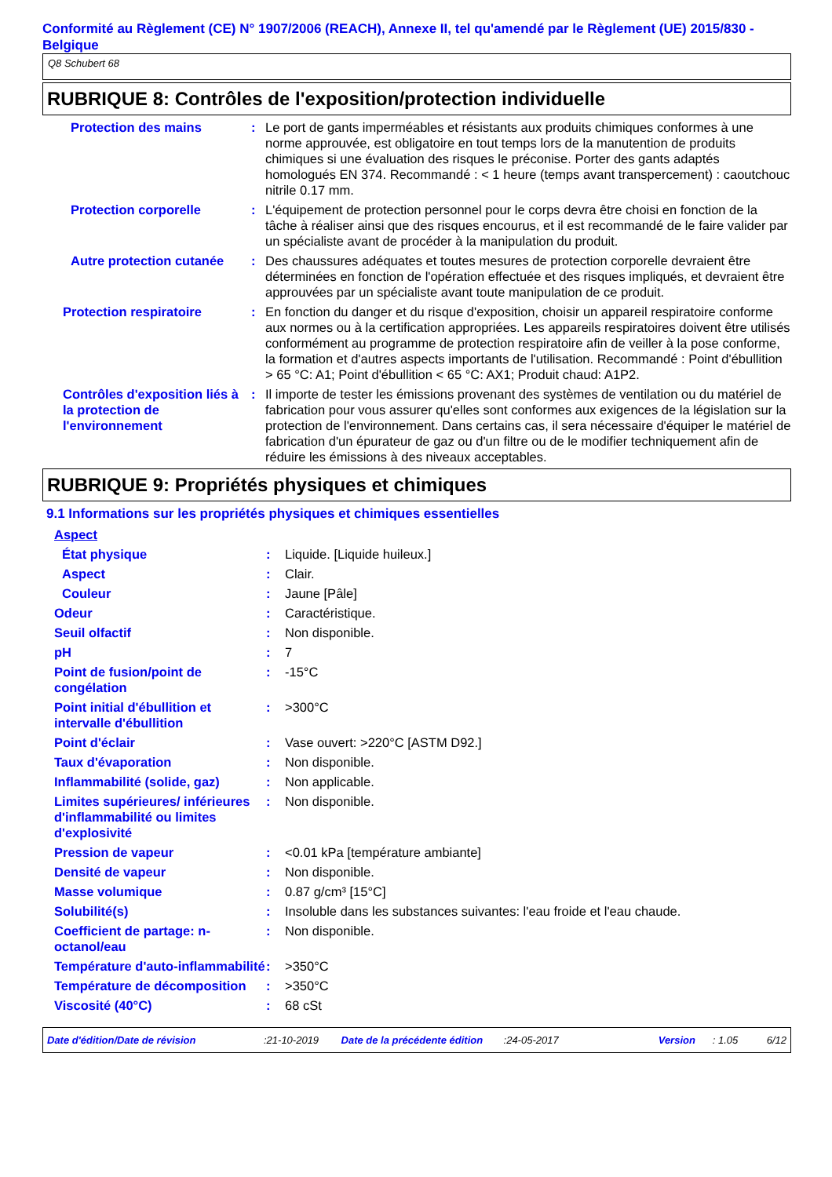Conformité au Règlement (CE) N° 1907/2006 (REACH), Annexe II, tel qu'amendé par le Règlement (UE) 2015/830 - Belgique
Q8 Schubert 68
RUBRIQUE 8: Contrôles de l'exposition/protection individuelle
Protection des mains : Le port de gants imperméables et résistants aux produits chimiques conformes à une norme approuvée, est obligatoire en tout temps lors de la manutention de produits chimiques si une évaluation des risques le préconise. Porter des gants adaptés homologués EN 374. Recommandé : < 1 heure (temps avant transpercement) : caoutchouc nitrile 0.17 mm.
Protection corporelle : L'équipement de protection personnel pour le corps devra être choisi en fonction de la tâche à réaliser ainsi que des risques encourus, et il est recommandé de le faire valider par un spécialiste avant de procéder à la manipulation du produit.
Autre protection cutanée
: Des chaussures adéquates et toutes mesures de protection corporelle devraient être déterminées en fonction de l'opération effectuée et des risques impliqués, et devraient être approuvées par un spécialiste avant toute manipulation de ce produit.
Protection respiratoire : En fonction du danger et du risque d'exposition, choisir un appareil respiratoire conforme aux normes ou à la certification appropriées. Les appareils respiratoires doivent être utilisés conformément au programme de protection respiratoire afin de veiller à la pose conforme, la formation et d'autres aspects importants de l'utilisation. Recommandé : Point d'ébullition > 65 °C: A1; Point d'ébullition < 65 °C: AX1; Produit chaud: A1P2.
Contrôles d'exposition liés à la protection de l'environnement
: Il importe de tester les émissions provenant des systèmes de ventilation ou du matériel de fabrication pour vous assurer qu'elles sont conformes aux exigences de la législation sur la protection de l'environnement. Dans certains cas, il sera nécessaire d'équiper le matériel de fabrication d'un épurateur de gaz ou d'un filtre ou de le modifier techniquement afin de réduire les émissions à des niveaux acceptables.
RUBRIQUE 9: Propriétés physiques et chimiques
9.1 Informations sur les propriétés physiques et chimiques essentielles
Aspect
État physique : Liquide. [Liquide huileux.]
Aspect : Clair.
Couleur : Jaune [Pâle]
Odeur : Caractéristique.
Seuil olfactif : Non disponible.
pH : 7
Point de fusion/point de congélation
: -15°C
Point initial d'ébullition et intervalle d'ébullition
: >300°C
Point d'éclair : Vase ouvert: >220°C [ASTM D92.]
Taux d'évaporation : Non disponible.
Inflammabilité (solide, gaz)
: Non applicable.
Limites supérieures/ inférieures d'inflammabilité ou limites d'explosivité
: Non disponible.
Pression de vapeur : <0.01 kPa [température ambiante]
Densité de vapeur : Non disponible.
Masse volumique : 0.87 g/cm³ [15°C]
Solubilité(s) : Insoluble dans les substances suivantes: l'eau froide et l'eau chaude.
Coefficient de partage: n-octanol/eau
: Non disponible.
Température d'auto-inflammabilité
: >350°C
Température de décomposition
: >350°C
Viscosité (40°C) : 68 cSt
Date d'édition/Date de révision:21-10-2019 Date de la précédente édition:24-05-2017 Version: 1.05 6/12